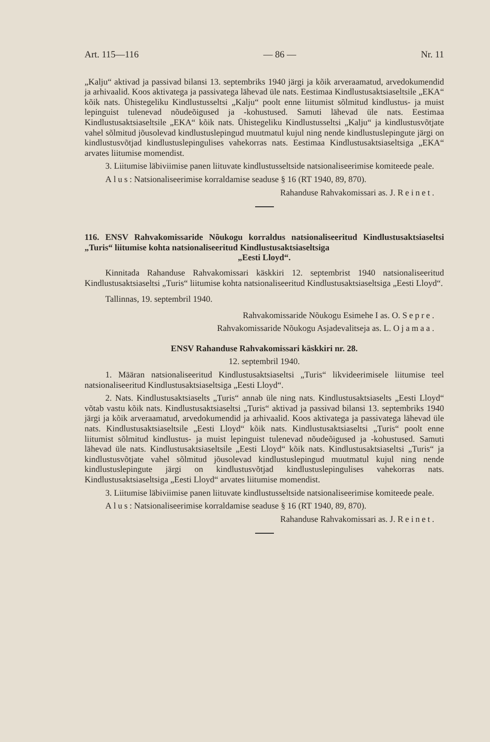Art. 115—116 — 86 — Nr. 11
„Kalju“ aktivad ja passivad bilansi 13. septembriks 1940 järgi ja kõik arveraamatud, arvedokumendid ja arhivaalid. Koos aktivatega ja passivatega lähevad üle nats. Eestimaa Kindlustusaktsiaseltsile „EKA“ kõik nats. Ühistegeliku Kindlustusseltsi „Kalju“ poolt enne liitumist sõlmitud kindlustus- ja muist lepinguist tulenevad nõudeõigused ja -kohustused. Samuti lähevad üle nats. Eestimaa Kindlustusaktsiaseltsile „EKA“ kõik nats. Ühistegeliku Kindlustusseltsi „Kalju“ ja kindlustusvõtjate vahel sõlmitud jõusolevad kindlustuslepingud muutmatul kujul ning nende kindlustuslepingute järgi on kindlustusvõtjad kindlustuslepingulises vahekorras nats. Eestimaa Kindlustusaktsiaseltsiga „EKA“ arvates liitumise momendist.
3. Liitumise läbiviimise panen liituvate kindlustusseltside natsionaliseerimise komiteede peale.
Alus: Natsionaliseerimise korraldamise seaduse § 16 (RT 1940, 89, 870).
Rahanduse Rahvakomissari as. J. Reinet.
116. ENSV Rahvakomissaride Nõukogu korraldus natsionaliseeritud Kindlustusaktsiaseltsi „Turis“ liitumise kohta natsionaliseeritud Kindlustusaktsiaseltsiga
„Eesti Lloyd“.
Kinnitada Rahanduse Rahvakomissari käskkiri 12. septembrist 1940 natsionaliseeritud Kindlustusaktsiaseltsi „Turis“ liitumise kohta natsionaliseeritud Kindlustusaktsiaseltsiga „Eesti Lloyd“.
Tallinnas, 19. septembril 1940.
Rahvakomissaride Nõukogu Esimehe I as. O. Sepre.
Rahvakomissaride Nõukogu Asjadevalitseja as. L. Ojamaa.
ENSV Rahanduse Rahvakomissari käskkiri nr. 28.
12. septembril 1940.
1. Määran natsionaliseeritud Kindlustusaktsiaseltsi „Turis“ likvideerimisele liitumise teel natsionaliseeritud Kindlustusaktsiaseltsiga „Eesti Lloyd“.
2. Nats. Kindlustusaktsiaselts „Turis“ annab üle ning nats. Kindlustusaktsiaselts „Eesti Lloyd“ võtab vastu kõik nats. Kindlustusaktsiaseltsi „Turis“ aktivad ja passivad bilansi 13. septembriks 1940 järgi ja kõik arveraamatud, arvedokumendid ja arhivaalid. Koos aktivatega ja passivatega lähevad üle nats. Kindlustusaktsiaseltsile „Eesti Lloyd“ kõik nats. Kindlustusaktsiaseltsi „Turis“ poolt enne liitumist sõlmitud kindlustus- ja muist lepinguist tulenevad nõudeõigused ja -kohustused. Samuti lähevad üle nats. Kindlustusaktsiaseltsile „Eesti Lloyd“ kõik nats. Kindlustusaktsiaseltsi „Turis“ ja kindlustusvõtjate vahel sõlmitud jõusolevad kindlustuslepingud muutmatul kujul ning nende kindlustuslepingute järgi on kindlustusvõtjad kindlustuslepingulises vahekorras nats. Kindlustusaktsiaseltsiga „Eesti Lloyd“ arvates liitumise momendist.
3. Liitumise läbiviimise panen liituvate kindlustusseltside natsionaliseerimise komiteede peale.
Alus: Natsionaliseerimise korraldamise seaduse § 16 (RT 1940, 89, 870).
Rahanduse Rahvakomissari as. J. Reinet.